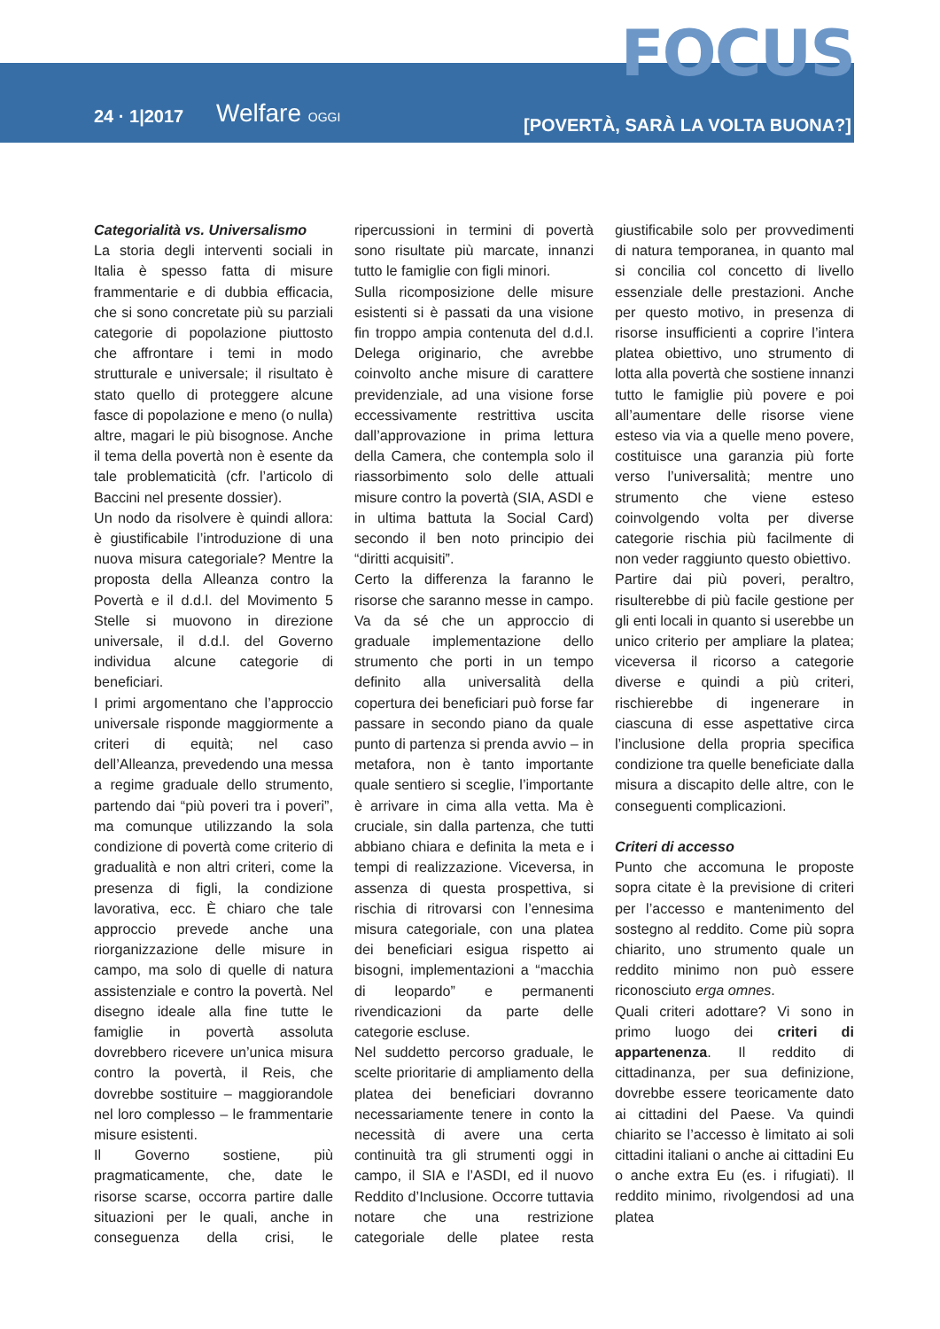FOCUS
24 · 1|2017 Welfare OGGI
[POVERTÀ, SARÀ LA VOLTA BUONA?]
Categorialità vs. Universalismo
La storia degli interventi sociali in Italia è spesso fatta di misure frammentarie e di dubbia efficacia, che si sono concretate più su parziali categorie di popolazione piuttosto che affrontare i temi in modo strutturale e universale; il risultato è stato quello di proteggere alcune fasce di popolazione e meno (o nulla) altre, magari le più bisognose. Anche il tema della povertà non è esente da tale problematicità (cfr. l’articolo di Baccini nel presente dossier).
Un nodo da risolvere è quindi allora: è giustificabile l’introduzione di una nuova misura categoriale? Mentre la proposta della Alleanza contro la Povertà e il d.d.l. del Movimento 5 Stelle si muovono in direzione universale, il d.d.l. del Governo individua alcune categorie di beneficiari.
I primi argomentano che l’approccio universale risponde maggiormente a criteri di equità; nel caso dell’Alleanza, prevedendo una messa a regime graduale dello strumento, partendo dai “più poveri tra i poveri”, ma comunque utilizzando la sola condizione di povertà come criterio di gradualità e non altri criteri, come la presenza di figli, la condizione lavorativa, ecc. È chiaro che tale approccio prevede anche una riorganizzazione delle misure in campo, ma solo di quelle di natura assistenziale e contro la povertà. Nel disegno ideale alla fine tutte le famiglie in povertà assoluta dovrebbero ricevere un’unica misura contro la povertà, il Reis, che dovrebbe sostituire – maggiorandole nel loro complesso – le frammentarie misure esistenti.
Il Governo sostiene, più pragmaticamente, che, date le risorse scarse, occorra partire dalle situazioni per le quali, anche in conseguenza della crisi, le ripercussioni in termini di povertà sono risultate più marcate, innanzi tutto le famiglie con figli minori.
Sulla ricomposizione delle misure esistenti si è passati da una visione fin troppo ampia contenuta del d.d.l. Delega originario, che avrebbe coinvolto anche misure di carattere previdenziale, ad una visione forse eccessivamente restrittiva uscita dall’approvazione in prima lettura della Camera, che contempla solo il riassorbimento solo delle attuali misure contro la povertà (SIA, ASDI e in ultima battuta la Social Card) secondo il ben noto principio dei “diritti acquisiti”.
Certo la differenza la faranno le risorse che saranno messe in campo. Va da sé che un approccio di graduale implementazione dello strumento che porti in un tempo definito alla universalità della copertura dei beneficiari può forse far passare in secondo piano da quale punto di partenza si prenda avvio – in metafora, non è tanto importante quale sentiero si sceglie, l’importante è arrivare in cima alla vetta. Ma è cruciale, sin dalla partenza, che tutti abbiano chiara e definita la meta e i tempi di realizzazione. Viceversa, in assenza di questa prospettiva, si rischia di ritrovarsi con l’ennesima misura categoriale, con una platea dei beneficiari esigua rispetto ai bisogni, implementazioni a “macchia di leopardo” e permanenti rivendicazioni da parte delle categorie escluse.
Nel suddetto percorso graduale, le scelte prioritarie di ampliamento della platea dei beneficiari dovranno necessariamente tenere in conto la necessità di avere una certa continuità tra gli strumenti oggi in campo, il SIA e l’ASDI, ed il nuovo Reddito d’Inclusione. Occorre tuttavia notare che una restrizione categoriale delle platee resta giustificabile solo per provvedimenti di natura temporanea, in quanto mal si concilia col concetto di livello essenziale delle prestazioni. Anche per questo motivo, in presenza di risorse insufficienti a coprire l’intera platea obiettivo, uno strumento di lotta alla povertà che sostiene innanzi tutto le famiglie più povere e poi all’aumentare delle risorse viene esteso via via a quelle meno povere, costituisce una garanzia più forte verso l’universalità; mentre uno strumento che viene esteso coinvolgendo volta per diverse categorie rischia più facilmente di non veder raggiunto questo obiettivo.
Partire dai più poveri, peraltro, risulterebbe di più facile gestione per gli enti locali in quanto si userebbe un unico criterio per ampliare la platea; viceversa il ricorso a categorie diverse e quindi a più criteri, rischierebbe di ingenerare in ciascuna di esse aspettative circa l’inclusione della propria specifica condizione tra quelle beneficiate dalla misura a discapito delle altre, con le conseguenti complicazioni.
Criteri di accesso
Punto che accomuna le proposte sopra citate è la previsione di criteri per l’accesso e mantenimento del sostegno al reddito. Come più sopra chiarito, uno strumento quale un reddito minimo non può essere riconosciuto erga omnes.
Quali criteri adottare? Vi sono in primo luogo dei criteri di appartenenza. Il reddito di cittadinanza, per sua definizione, dovrebbe essere teoricamente dato ai cittadini del Paese. Va quindi chiarito se l’accesso è limitato ai soli cittadini italiani o anche ai cittadini Eu o anche extra Eu (es. i rifugiati). Il reddito minimo, rivolgendosi ad una platea